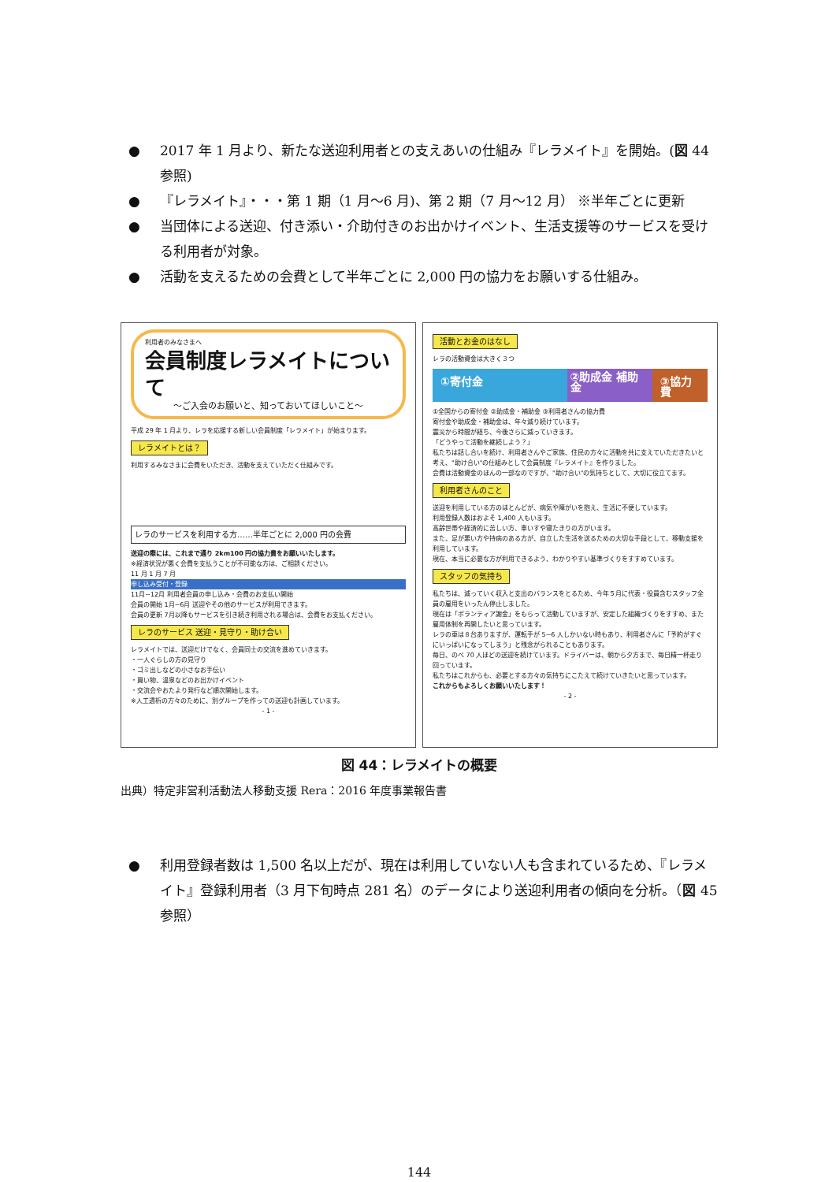● 2017 年 1 月より、新たな送迎利用者との支えあいの仕組み『レラメイト』を開始。(図 44 参照)
● 『レラメイト』・・・第 1 期（1 月～6 月)、第 2 期（7 月～12 月） ※半年ごとに更新
● 当団体による送迎、付き添い・介助付きのお出かけイベント、生活支援等のサービスを受ける利用者が対象。
● 活動を支えるための会費として半年ごとに 2,000 円の協力をお願いする仕組み。
利用者のみなさまへ
会員制度レラメイトについて
～ご入会のお願いと、知っておいてほしいこと～
平成 29 年 1 月より、レラを応援する新しい会員制度「レラメイト」が始まります。
レラメイトとは？
利用するみなさまに会費をいただき、活動を支えていただく仕組みです。
レラのサービスを利用する方……半年ごとに 2,000 円の会費
送迎の際には、これまで通り 2km100 円の協力費をお願いいたします。
※経済状況が悪く会費を支払うことが不可能な方は、ご相談ください。
11 月 1 月 7 月
申し込み受付・登録
11月~12月 利用者会員の申し込み・会費のお支払い開始
会員の開始 1月~6月 送迎やその他のサービスが利用できます。
会員の更新 7月以降もサービスを引き続き利用される場合は、会費をお支払ください。
レラのサービス 送迎・見守り・助け合い
レラメイトでは、送迎だけでなく、会員同士の交流を進めていきます。
・一人ぐらしの方の見守り
・ゴミ出しなどの小さなお手伝い
・買い物、温泉などのお出かけイベント
・交流会やおたより発行など順次開始します。
※人工透析の方々のために、別グループを作っての送迎も計画しています。
- 1 -
活動とお金のはなし
レラの活動資金は大きく３つ
①寄付金
②助成金 補助金
③協力費
①全国からの寄付金 ②助成金・補助金 ③利用者さんの協力費
寄付金や助成金・補助金は、年々減り続けています。
震災から時間が経ち、今後さらに減っていきます。
「どうやって活動を継続しよう？」
私たちは話し合いを続け、利用者さんやご家族、住民の方々に活動を共に支えていただきたいと考え、"助け合い"の仕組みとして会員制度『レラメイト』を作りました。
会費は活動資金のほんの一部なのですが、"助け合い"の気持ちとして、大切に役立てます。
利用者さんのこと
送迎を利用している方のほとんどが、病気や障がいを抱え、生活に不便しています。
利用登録人数はおよそ 1,400 人もいます。
高齢世帯や経済的に苦しい方、車いすや寝たきりの方がいます。
また、足が悪い方や持病のある方が、自立した生活を送るための大切な手段として、移動支援を利用しています。
現在、本当に必要な方が利用できるよう、わかりやすい基準づくりをすすめています。
スタッフの気持ち
私たちは、減っていく収入と支出のバランスをとるため、今年５月に代表・役員含むスタッフ全員の雇用をいったん停止しました。
現在は「ボランティア謝金」をもらって活動していますが、安定した組織づくりをすすめ、また雇用体制を再開したいと思っています。
レラの車は８台ありますが、運転手が 5~6 人しかいない時もあり、利用者さんに「予約がすぐにいっぱいになってしまう」と残念がられることもあります。
毎日、のべ 70 人ほどの送迎を続けています。ドライバーは、朝から夕方まで、毎日精一杯走り回っています。
私たちはこれからも、必要とする方々の気持ちにこたえて続けていきたいと思っています。
これからもよろしくお願いいたします！
- 2 -
図 44：レラメイトの概要
出典）特定非営利活動法人移動支援 Rera：2016 年度事業報告書
● 利用登録者数は 1,500 名以上だが、現在は利用していない人も含まれているため、『レラメイト』登録利用者（3 月下旬時点 281 名）のデータにより送迎利用者の傾向を分析。（図 45 参照）
144